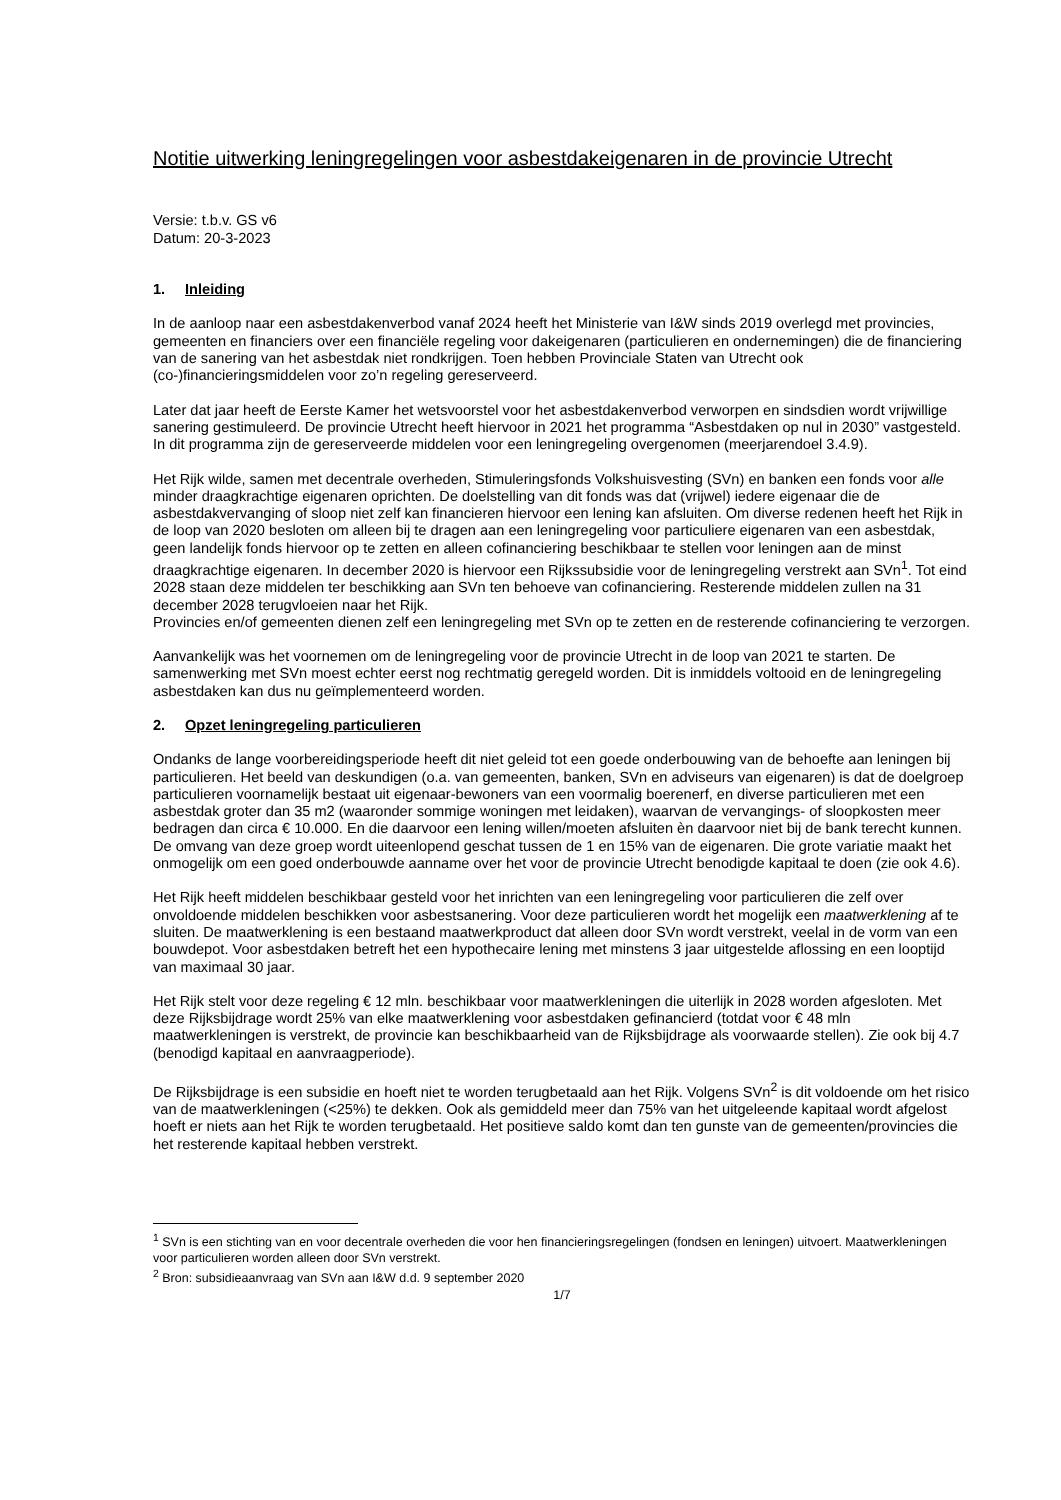Notitie uitwerking leningregelingen voor asbestdakeigenaren in de provincie Utrecht
Versie: t.b.v. GS v6
Datum: 20-3-2023
1. Inleiding
In de aanloop naar een asbestdakenverbod vanaf 2024 heeft het Ministerie van I&W sinds 2019 overlegd met provincies, gemeenten en financiers over een financiële regeling voor dakeigenaren (particulieren en ondernemingen) die de financiering van de sanering van het asbestdak niet rondkrijgen. Toen hebben Provinciale Staten van Utrecht ook (co-)financieringsmiddelen voor zo’n regeling gereserveerd.
Later dat jaar heeft de Eerste Kamer het wetsvoorstel voor het asbestdakenverbod verworpen en sindsdien wordt vrijwillige sanering gestimuleerd. De provincie Utrecht heeft hiervoor in 2021 het programma “Asbestdaken op nul in 2030” vastgesteld. In dit programma zijn de gereserveerde middelen voor een leningregeling overgenomen (meerjarendoel 3.4.9).
Het Rijk wilde, samen met decentrale overheden, Stimuleringsfonds Volkshuisvesting (SVn) en banken een fonds voor alle minder draagkrachtige eigenaren oprichten. De doelstelling van dit fonds was dat (vrijwel) iedere eigenaar die de asbestdakvervanging of sloop niet zelf kan financieren hiervoor een lening kan afsluiten. Om diverse redenen heeft het Rijk in de loop van 2020 besloten om alleen bij te dragen aan een leningregeling voor particuliere eigenaren van een asbestdak, geen landelijk fonds hiervoor op te zetten en alleen cofinanciering beschikbaar te stellen voor leningen aan de minst draagkrachtige eigenaren. In december 2020 is hiervoor een Rijkssubsidie voor de leningregeling verstrekt aan SVn<sup>1</sup>. Tot eind 2028 staan deze middelen ter beschikking aan SVn ten behoeve van cofinanciering. Resterende middelen zullen na 31 december 2028 terugvloeien naar het Rijk.
Provincies en/of gemeenten dienen zelf een leningregeling met SVn op te zetten en de resterende cofinanciering te verzorgen.
Aanvankelijk was het voornemen om de leningregeling voor de provincie Utrecht in de loop van 2021 te starten. De samenwerking met SVn moest echter eerst nog rechtmatig geregeld worden. Dit is inmiddels voltooid en de leningregeling asbestdaken kan dus nu geïmplementeerd worden.
2. Opzet leningregeling particulieren
Ondanks de lange voorbereidingsperiode heeft dit niet geleid tot een goede onderbouwing van de behoefte aan leningen bij particulieren. Het beeld van deskundigen (o.a. van gemeenten, banken, SVn en adviseurs van eigenaren) is dat de doelgroep particulieren voornamelijk bestaat uit eigenaar-bewoners van een voormalig boerenerf, en diverse particulieren met een asbestdak groter dan 35 m2 (waaronder sommige woningen met leidaken), waarvan de vervangings- of sloopkosten meer bedragen dan circa € 10.000. En die daarvoor een lening willen/moeten afsluiten èn daarvoor niet bij de bank terecht kunnen. De omvang van deze groep wordt uiteenlopend geschat tussen de 1 en 15% van de eigenaren. Die grote variatie maakt het onmogelijk om een goed onderbouwde aanname over het voor de provincie Utrecht benodigde kapitaal te doen (zie ook 4.6).
Het Rijk heeft middelen beschikbaar gesteld voor het inrichten van een leningregeling voor particulieren die zelf over onvoldoende middelen beschikken voor asbestsanering. Voor deze particulieren wordt het mogelijk een maatwerklening af te sluiten. De maatwerklening is een bestaand maatwerkproduct dat alleen door SVn wordt verstrekt, veelal in de vorm van een bouwdepot. Voor asbestdaken betreft het een hypothecaire lening met minstens 3 jaar uitgestelde aflossing en een looptijd van maximaal 30 jaar.
Het Rijk stelt voor deze regeling € 12 mln. beschikbaar voor maatwerkleningen die uiterlijk in 2028 worden afgesloten. Met deze Rijksbijdrage wordt 25% van elke maatwerklening voor asbestdaken gefinancierd (totdat voor € 48 mln maatwerkleningen is verstrekt, de provincie kan beschikbaarheid van de Rijksbijdrage als voorwaarde stellen). Zie ook bij 4.7 (benodigd kapitaal en aanvraagperiode).
De Rijksbijdrage is een subsidie en hoeft niet te worden terugbetaald aan het Rijk. Volgens SVn<sup>2</sup> is dit voldoende om het risico van de maatwerkleningen (<25%) te dekken. Ook als gemiddeld meer dan 75% van het uitgeleende kapitaal wordt afgelost hoeft er niets aan het Rijk te worden terugbetaald. Het positieve saldo komt dan ten gunste van de gemeenten/provincies die het resterende kapitaal hebben verstrekt.
<sup>1</sup> SVn is een stichting van en voor decentrale overheden die voor hen financieringsregelingen (fondsen en leningen) uitvoert. Maatwerkleningen voor particulieren worden alleen door SVn verstrekt.
<sup>2</sup> Bron: subsidieaanvraag van SVn aan I&W d.d. 9 september 2020
1/7